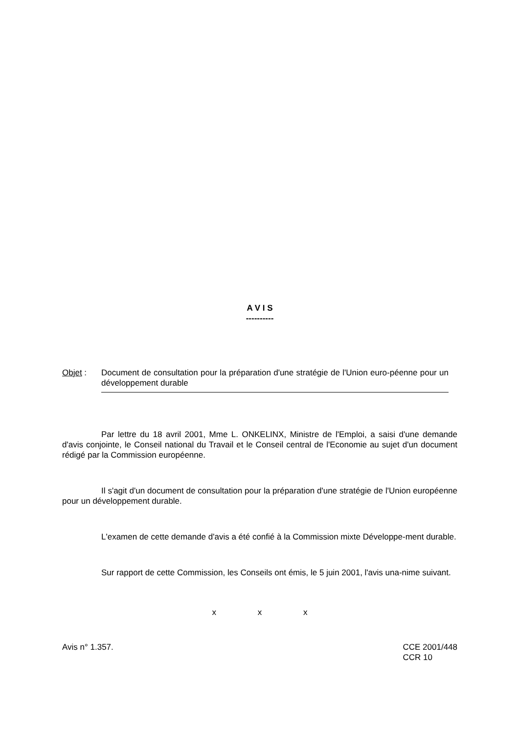A V I S
----------
Objet : Document de consultation pour la préparation d'une stratégie de l'Union euro-péenne pour un développement durable
Par lettre du 18 avril 2001, Mme L. ONKELINX, Ministre de l'Emploi, a saisi d'une demande d'avis conjointe, le Conseil national du Travail et le Conseil central de l'Economie au sujet d'un document rédigé par la Commission européenne.
Il s'agit d'un document de consultation pour la préparation d'une stratégie de l'Union européenne pour un développement durable.
L'examen de cette demande d'avis a été confié à la Commission mixte Développe-ment durable.
Sur rapport de cette Commission, les Conseils ont émis, le 5 juin 2001, l'avis una-nime suivant.
x x x
Avis n° 1.357. CCE 2001/448
CCR 10